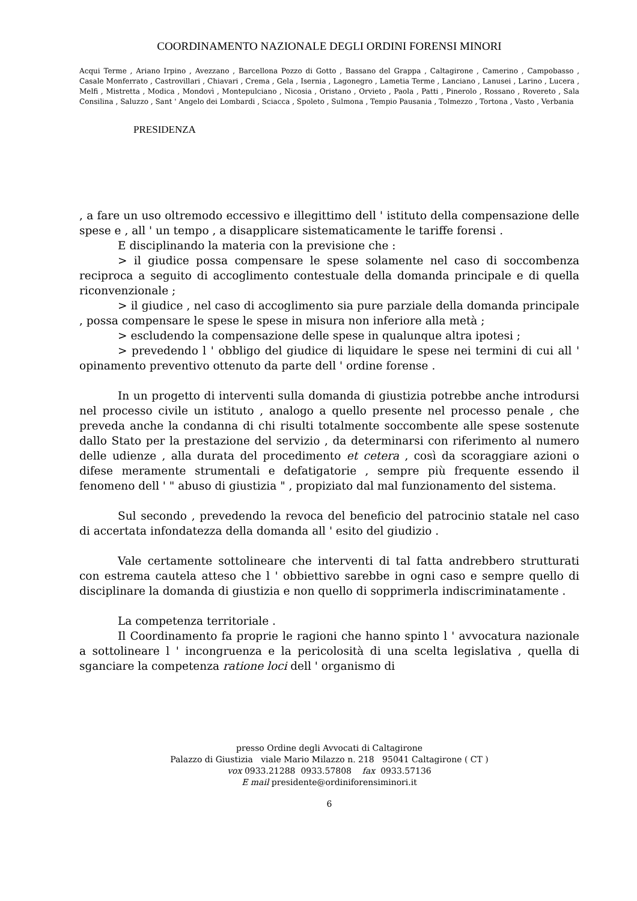COORDINAMENTO NAZIONALE DEGLI ORDINI FORENSI MINORI
Acqui Terme , Ariano Irpino , Avezzano , Barcellona Pozzo di Gotto , Bassano del Grappa , Caltagirone , Camerino , Campobasso , Casale Monferrato , Castrovillari , Chiavari , Crema , Gela , Isernia , Lagonegro , Lametia Terme , Lanciano , Lanusei , Larino , Lucera , Melfi , Mistretta , Modica , Mondovì , Montepulciano , Nicosia , Oristano , Orvieto , Paola , Patti , Pinerolo , Rossano , Rovereto , Sala Consilina , Saluzzo , Sant ' Angelo dei Lombardi , Sciacca , Spoleto , Sulmona , Tempio Pausania , Tolmezzo , Tortona , Vasto , Verbania
PRESIDENZA
, a fare un uso oltremodo eccessivo e illegittimo dell ' istituto della compensazione delle spese e , all ' un tempo , a disapplicare sistematicamente le tariffe forensi .
E disciplinando la materia con la previsione che :
> il giudice possa compensare le spese solamente nel caso di soccombenza reciproca a seguito di accoglimento contestuale della domanda principale e di quella riconvenzionale ;
> il giudice , nel caso di accoglimento sia pure parziale della domanda principale , possa compensare le spese le spese in misura non inferiore alla metà ;
> escludendo la compensazione delle spese in qualunque altra ipotesi ;
> prevedendo l ' obbligo del giudice di liquidare le spese nei termini di cui all ' opinamento preventivo ottenuto da parte dell ' ordine forense .
In un progetto di interventi sulla domanda di giustizia potrebbe anche introdursi nel processo civile un istituto , analogo a quello presente nel processo penale , che preveda anche la condanna di chi risulti totalmente soccombente alle spese sostenute dallo Stato per la prestazione del servizio , da determinarsi con riferimento al numero delle udienze , alla durata del procedimento et cetera , così da scoraggiare azioni o difese meramente strumentali e defatigatorie , sempre più frequente essendo il fenomeno dell ' " abuso di giustizia " , propiziato dal mal funzionamento del sistema.
Sul secondo , prevedendo la revoca del beneficio del patrocinio statale nel caso di accertata infondatezza della domanda all ' esito del giudizio .
Vale certamente sottolineare che interventi di tal fatta andrebbero strutturati con estrema cautela atteso che l ' obbiettivo sarebbe in ogni caso e sempre quello di disciplinare la domanda di giustizia e non quello di sopprimerla indiscriminatamente .
La competenza territoriale .
Il Coordinamento fa proprie le ragioni che hanno spinto l ' avvocatura nazionale a sottolineare l ' incongruenza e la pericolosità di una scelta legislativa , quella di sganciare la competenza ratione loci dell ' organismo di
presso Ordine degli Avvocati di Caltagirone
Palazzo di Giustizia viale Mario Milazzo n. 218 95041 Caltagirone ( CT )
vox 0933.21288 0933.57808 fax 0933.57136
E mail presidente@ordiniforensiminori.it
6